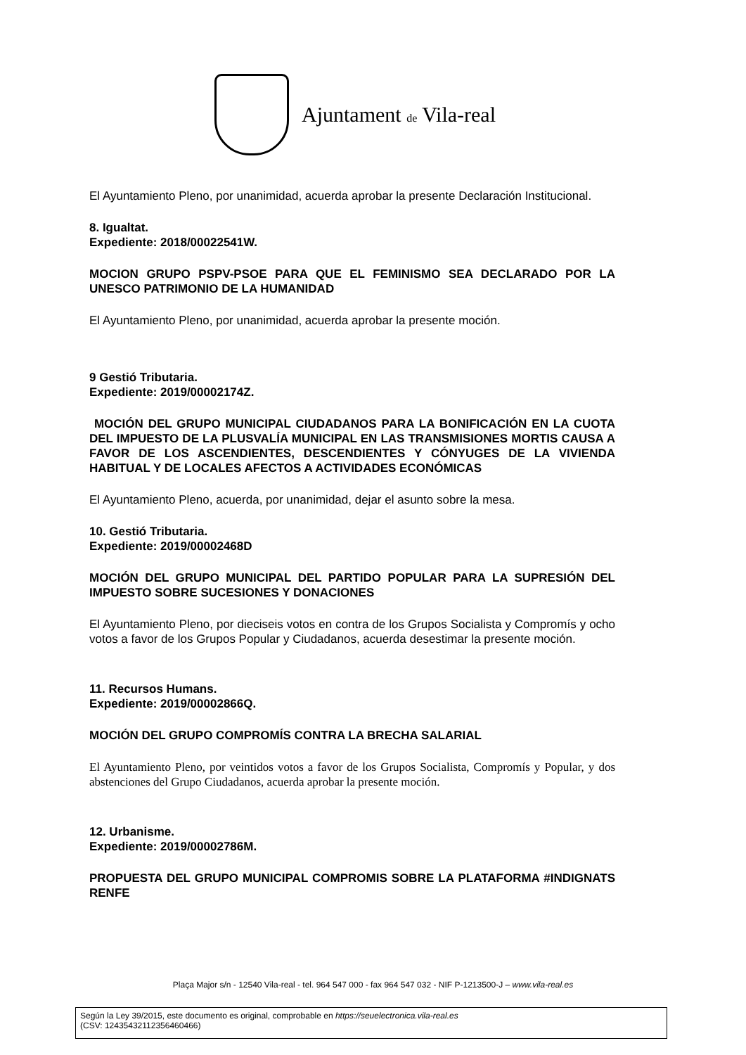Ajuntament de Vila-real
El Ayuntamiento Pleno, por unanimidad, acuerda aprobar la presente Declaración Institucional.
8. Igualtat.
Expediente: 2018/00022541W.
MOCION GRUPO PSPV-PSOE PARA QUE EL FEMINISMO SEA DECLARADO POR LA UNESCO PATRIMONIO DE LA HUMANIDAD
El Ayuntamiento Pleno, por unanimidad, acuerda aprobar la presente moción.
9 Gestió Tributaria.
Expediente: 2019/00002174Z.
MOCIÓN DEL GRUPO MUNICIPAL CIUDADANOS PARA LA BONIFICACIÓN EN LA CUOTA DEL IMPUESTO DE LA PLUSVALÍA MUNICIPAL EN LAS TRANSMISIONES MORTIS CAUSA A FAVOR DE LOS ASCENDIENTES, DESCENDIENTES Y CÓNYUGES DE LA VIVIENDA HABITUAL Y DE LOCALES AFECTOS A ACTIVIDADES ECONÓMICAS
El Ayuntamiento Pleno, acuerda, por unanimidad, dejar el asunto sobre la mesa.
10. Gestió Tributaria.
Expediente: 2019/00002468D
MOCIÓN DEL GRUPO MUNICIPAL DEL PARTIDO POPULAR PARA LA SUPRESIÓN DEL IMPUESTO SOBRE SUCESIONES Y DONACIONES
El Ayuntamiento Pleno, por dieciseis votos en contra de los Grupos Socialista y Compromís y ocho votos a favor de los Grupos Popular y Ciudadanos, acuerda desestimar la presente moción.
11. Recursos Humans.
Expediente: 2019/00002866Q.
MOCIÓN DEL GRUPO COMPROMÍS CONTRA LA BRECHA SALARIAL
El Ayuntamiento Pleno, por veintidos votos a favor de los Grupos Socialista, Compromís y Popular, y dos abstenciones del Grupo Ciudadanos, acuerda aprobar la presente moción.
12. Urbanisme.
Expediente: 2019/00002786M.
PROPUESTA DEL GRUPO MUNICIPAL COMPROMIS SOBRE LA PLATAFORMA #INDIGNATS RENFE
Plaça Major s/n - 12540 Vila-real - tel. 964 547 000 - fax 964 547 032 - NIF P-1213500-J – www.vila-real.es
Según la Ley 39/2015, este documento es original, comprobable en https://seuelectronica.vila-real.es
(CSV: 12435432112356460466)